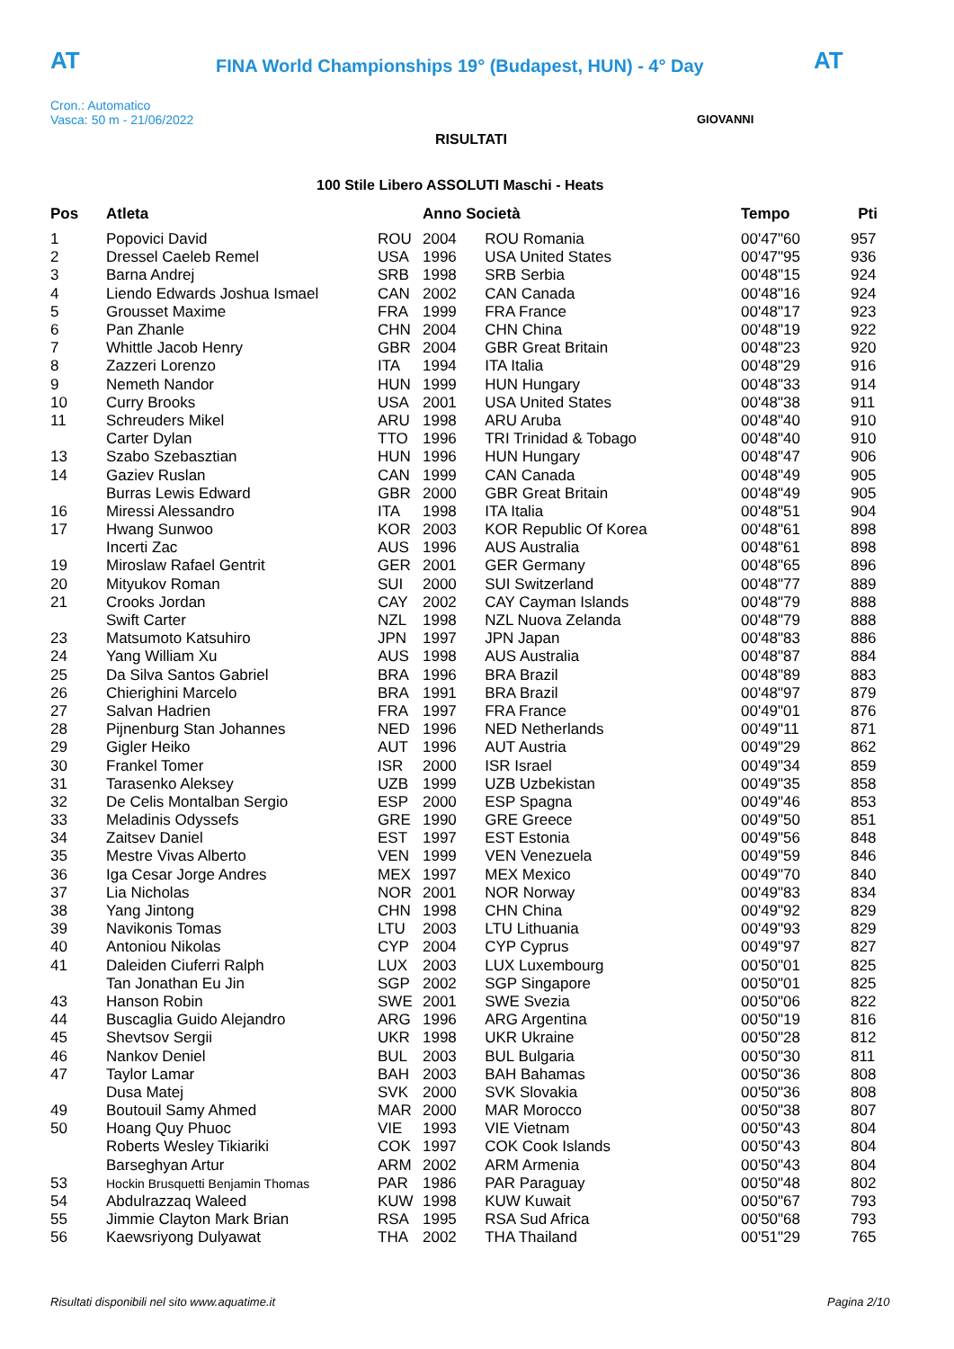AT
FINA World Championships 19° (Budapest, HUN) - 4° Day
AT
Cron.: Automatico
Vasca: 50 m - 21/06/2022
GIOVANNI
RISULTATI
100 Stile Libero ASSOLUTI Maschi - Heats
| Pos | Atleta | | Anno Società | | Tempo | Pti |
| --- | --- | --- | --- | --- | --- | --- |
| 1 | Popovici David | ROU | 2004 | ROU Romania | 00'47"60 | 957 |
| 2 | Dressel Caeleb Remel | USA | 1996 | USA United States | 00'47"95 | 936 |
| 3 | Barna Andrej | SRB | 1998 | SRB Serbia | 00'48"15 | 924 |
| 4 | Liendo Edwards Joshua Ismael | CAN | 2002 | CAN Canada | 00'48"16 | 924 |
| 5 | Grousset Maxime | FRA | 1999 | FRA France | 00'48"17 | 923 |
| 6 | Pan Zhanle | CHN | 2004 | CHN China | 00'48"19 | 922 |
| 7 | Whittle Jacob Henry | GBR | 2004 | GBR Great Britain | 00'48"23 | 920 |
| 8 | Zazzeri Lorenzo | ITA | 1994 | ITA Italia | 00'48"29 | 916 |
| 9 | Nemeth Nandor | HUN | 1999 | HUN Hungary | 00'48"33 | 914 |
| 10 | Curry Brooks | USA | 2001 | USA United States | 00'48"38 | 911 |
| 11 | Schreuders Mikel | ARU | 1998 | ARU Aruba | 00'48"40 | 910 |
| | Carter Dylan | TTO | 1996 | TRI Trinidad & Tobago | 00'48"40 | 910 |
| 13 | Szabo Szebasztian | HUN | 1996 | HUN Hungary | 00'48"47 | 906 |
| 14 | Gaziev Ruslan | CAN | 1999 | CAN Canada | 00'48"49 | 905 |
| | Burras Lewis Edward | GBR | 2000 | GBR Great Britain | 00'48"49 | 905 |
| 16 | Miressi Alessandro | ITA | 1998 | ITA Italia | 00'48"51 | 904 |
| 17 | Hwang Sunwoo | KOR | 2003 | KOR Republic Of Korea | 00'48"61 | 898 |
| | Incerti Zac | AUS | 1996 | AUS Australia | 00'48"61 | 898 |
| 19 | Miroslaw Rafael Gentrit | GER | 2001 | GER Germany | 00'48"65 | 896 |
| 20 | Mityukov Roman | SUI | 2000 | SUI Switzerland | 00'48"77 | 889 |
| 21 | Crooks Jordan | CAY | 2002 | CAY Cayman Islands | 00'48"79 | 888 |
| | Swift Carter | NZL | 1998 | NZL Nuova Zelanda | 00'48"79 | 888 |
| 23 | Matsumoto Katsuhiro | JPN | 1997 | JPN Japan | 00'48"83 | 886 |
| 24 | Yang William Xu | AUS | 1998 | AUS Australia | 00'48"87 | 884 |
| 25 | Da Silva Santos Gabriel | BRA | 1996 | BRA Brazil | 00'48"89 | 883 |
| 26 | Chierighini Marcelo | BRA | 1991 | BRA Brazil | 00'48"97 | 879 |
| 27 | Salvan Hadrien | FRA | 1997 | FRA France | 00'49"01 | 876 |
| 28 | Pijnenburg Stan Johannes | NED | 1996 | NED Netherlands | 00'49"11 | 871 |
| 29 | Gigler Heiko | AUT | 1996 | AUT Austria | 00'49"29 | 862 |
| 30 | Frankel Tomer | ISR | 2000 | ISR Israel | 00'49"34 | 859 |
| 31 | Tarasenko Aleksey | UZB | 1999 | UZB Uzbekistan | 00'49"35 | 858 |
| 32 | De Celis Montalban Sergio | ESP | 2000 | ESP Spagna | 00'49"46 | 853 |
| 33 | Meladinis Odyssefs | GRE | 1990 | GRE Greece | 00'49"50 | 851 |
| 34 | Zaitsev Daniel | EST | 1997 | EST Estonia | 00'49"56 | 848 |
| 35 | Mestre Vivas Alberto | VEN | 1999 | VEN Venezuela | 00'49"59 | 846 |
| 36 | Iga Cesar Jorge Andres | MEX | 1997 | MEX Mexico | 00'49"70 | 840 |
| 37 | Lia Nicholas | NOR | 2001 | NOR Norway | 00'49"83 | 834 |
| 38 | Yang Jintong | CHN | 1998 | CHN China | 00'49"92 | 829 |
| 39 | Navikonis Tomas | LTU | 2003 | LTU Lithuania | 00'49"93 | 829 |
| 40 | Antoniou Nikolas | CYP | 2004 | CYP Cyprus | 00'49"97 | 827 |
| 41 | Daleiden Ciuferri Ralph | LUX | 2003 | LUX Luxembourg | 00'50"01 | 825 |
| | Tan Jonathan Eu Jin | SGP | 2002 | SGP Singapore | 00'50"01 | 825 |
| 43 | Hanson Robin | SWE | 2001 | SWE Svezia | 00'50"06 | 822 |
| 44 | Buscaglia Guido Alejandro | ARG | 1996 | ARG Argentina | 00'50"19 | 816 |
| 45 | Shevtsov Sergii | UKR | 1998 | UKR Ukraine | 00'50"28 | 812 |
| 46 | Nankov Deniel | BUL | 2003 | BUL Bulgaria | 00'50"30 | 811 |
| 47 | Taylor Lamar | BAH | 2003 | BAH Bahamas | 00'50"36 | 808 |
| | Dusa Matej | SVK | 2000 | SVK Slovakia | 00'50"36 | 808 |
| 49 | Boutouil Samy Ahmed | MAR | 2000 | MAR Morocco | 00'50"38 | 807 |
| 50 | Hoang Quy Phuoc | VIE | 1993 | VIE Vietnam | 00'50"43 | 804 |
| | Roberts Wesley Tikiariki | COK | 1997 | COK Cook Islands | 00'50"43 | 804 |
| | Barseghyan Artur | ARM | 2002 | ARM Armenia | 00'50"43 | 804 |
| 53 | Hockin Brusquetti Benjamin Thomas | PAR | 1986 | PAR Paraguay | 00'50"48 | 802 |
| 54 | Abdulrazzaq Waleed | KUW | 1998 | KUW Kuwait | 00'50"67 | 793 |
| 55 | Jimmie Clayton Mark Brian | RSA | 1995 | RSA Sud Africa | 00'50"68 | 793 |
| 56 | Kaewsriyong Dulyawat | THA | 2002 | THA Thailand | 00'51"29 | 765 |
Risultati disponibili nel sito www.aquatime.it
Pagina 2/10